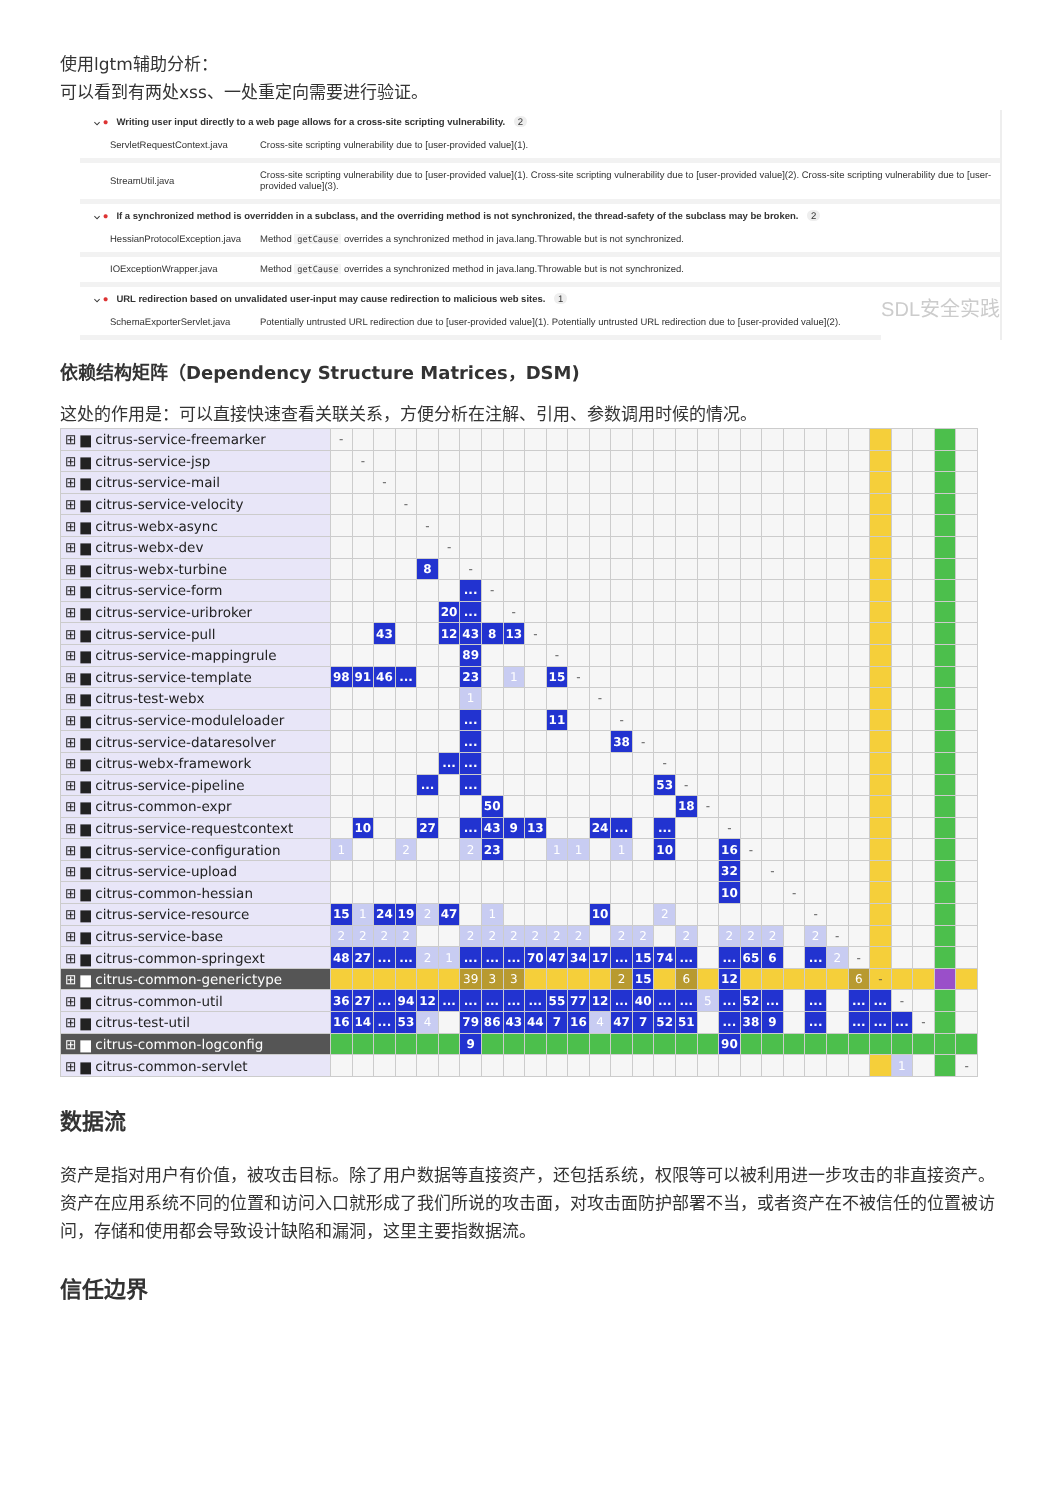使用lgtm辅助分析：
可以看到有两处xss、一处重定向需要进行验证。
⌵ ● Writing user input directly to a web page allows for a cross-site scripting vulnerability. 2
ServletRequestContext.java Cross-site scripting vulnerability due to [user-provided value](1).
StreamUtil.java Cross-site scripting vulnerability due to [user-provided value](1). Cross-site scripting vulnerability due to [user-provided value](2). Cross-site scripting vulnerability due to [user-provided value](3).
⌵ ● If a synchronized method is overridden in a subclass, and the overriding method is not synchronized, the thread-safety of the subclass may be broken. 2
HessianProtocolException.java Method getCause overrides a synchronized method in java.lang.Throwable but is not synchronized.
IOExceptionWrapper.java Method getCause overrides a synchronized method in java.lang.Throwable but is not synchronized.
⌵ ● URL redirection based on unvalidated user-input may cause redirection to malicious web sites. 1 SDL安全实践
SchemaExporterServlet.java Potentially untrusted URL redirection due to [user-provided value](1). Potentially untrusted URL redirection due to [user-provided value](2).
依赖结构矩阵（Dependency Structure Matrices，DSM)
这处的作用是：可以直接快速查看关联关系，方便分析在注解、引用、参数调用时候的情况。
| ⊞ ▆ citrus-service-freemarker | - | | | | | | | | | | | | | | | | | | | | | | | | | | | | | |
| ⊞ ▆ citrus-service-jsp | | - | | | | | | | | | | | | | | | | | | | | | | | | | | | | |
| ⊞ ▆ citrus-service-mail | | | - | | | | | | | | | | | | | | | | | | | | | | | | | | | |
| ⊞ ▆ citrus-service-velocity | | | | - | | | | | | | | | | | | | | | | | | | | | | | | | | |
| ⊞ ▆ citrus-webx-async | | | | | - | | | | | | | | | | | | | | | | | | | | | | | | | |
| ⊞ ▆ citrus-webx-dev | | | | | | - | | | | | | | | | | | | | | | | | | | | | | | | |
| ⊞ ▆ citrus-webx-turbine | | | | | 8 | | - | | | | | | | | | | | | | | | | | | | | | | | |
| ⊞ ▆ citrus-service-form | | | | | | | ... | - | | | | | | | | | | | | | | | | | | | | | | |
| ⊞ ▆ citrus-service-uribroker | | | | | | 20 | ... | | - | | | | | | | | | | | | | | | | | | | | | |
| ⊞ ▆ citrus-service-pull | | | 43 | | | 12 | 43 | 8 | 13 | - | | | | | | | | | | | | | | | | | | | | |
| ⊞ ▆ citrus-service-mappingrule | | | | | | | 89 | | | | - | | | | | | | | | | | | | | | | | | | |
| ⊞ ▆ citrus-service-template | 98 | 91 | 46 | ... | | | 23 | | 1 | | 15 | - | | | | | | | | | | | | | | | | | | |
| ⊞ ▆ citrus-test-webx | | | | | | | 1 | | | | | | - | | | | | | | | | | | | | | | | | |
| ⊞ ▆ citrus-service-moduleloader | | | | | | | ... | | | | 11 | | | - | | | | | | | | | | | | | | | | |
| ⊞ ▆ citrus-service-dataresolver | | | | | | | ... | | | | | | | 38 | - | | | | | | | | | | | | | | | |
| ⊞ ▆ citrus-webx-framework | | | | | | ... | ... | | | | | | | | | - | | | | | | | | | | | | | | |
| ⊞ ▆ citrus-service-pipeline | | | | | ... | | ... | | | | | | | | | 53 | - | | | | | | | | | | | | | |
| ⊞ ▆ citrus-common-expr | | | | | | | | 50 | | | | | | | | | 18 | - | | | | | | | | | | | | |
| ⊞ ▆ citrus-service-requestcontext | | 10 | | | 27 | | ... | 43 | 9 | 13 | | | 24 | ... | | ... | | | - | | | | | | | | | | | |
| ⊞ ▆ citrus-service-configuration | 1 | | | 2 | | | 2 | 23 | | | 1 | 1 | | 1 | | 10 | | | 16 | - | | | | | | | | | | |
| ⊞ ▆ citrus-service-upload | | | | | | | | | | | | | | | | | | | 32 | | - | | | | | | | | | |
| ⊞ ▆ citrus-common-hessian | | | | | | | | | | | | | | | | | | | 10 | | | - | | | | | | | | |
| ⊞ ▆ citrus-service-resource | 15 | 1 | 24 | 19 | 2 | 47 | | 1 | | | | | 10 | | | 2 | | | | | | | - | | | | | | | |
| ⊞ ▆ citrus-service-base | 2 | 2 | 2 | 2 | | | 2 | 2 | 2 | 2 | 2 | 2 | | 2 | 2 | | 2 | | 2 | 2 | 2 | | 2 | - | | | | | | |
| ⊞ ▆ citrus-common-springext | 48 | 27 | ... | ... | 2 | 1 | ... | ... | ... | 70 | 47 | 34 | 17 | ... | 15 | 74 | ... | | ... | 65 | 6 | | ... | 2 | - | | | | | |
| ⊞ ▆ citrus-common-generictype | | | | | | | 39 | 3 | 3 | | | | | 2 | 15 | | 6 | | 12 | | | | | | 6 | - | | | | |
| ⊞ ▆ citrus-common-util | 36 | 27 | ... | 94 | 12 | ... | ... | ... | ... | ... | 55 | 77 | 12 | ... | 40 | ... | ... | 5 | ... | 52 | ... | | ... | | ... | ... | - | | | |
| ⊞ ▆ citrus-test-util | 16 | 14 | ... | 53 | 4 | | 79 | 86 | 43 | 44 | 7 | 16 | 4 | 47 | 7 | 52 | 51 | | ... | 38 | 9 | | ... | | ... | ... | ... | - | | |
| ⊞ ▆ citrus-common-logconfig | | | | | | | 9 | | | | | | | | | | | | 90 | | | | | | | | | | | |
| ⊞ ▆ citrus-common-servlet | | | | | | | | | | | | | | | | | | | | | | | | | | | 1 | | | - |
数据流
资产是指对用户有价值，被攻击目标。除了用户数据等直接资产，还包括系统，权限等可以被利用进一步攻击的非直接资产。资产在应用系统不同的位置和访问入口就形成了我们所说的攻击面，对攻击面防护部署不当，或者资产在不被信任的位置被访问，存储和使用都会导致设计缺陷和漏洞，这里主要指数据流。
信任边界